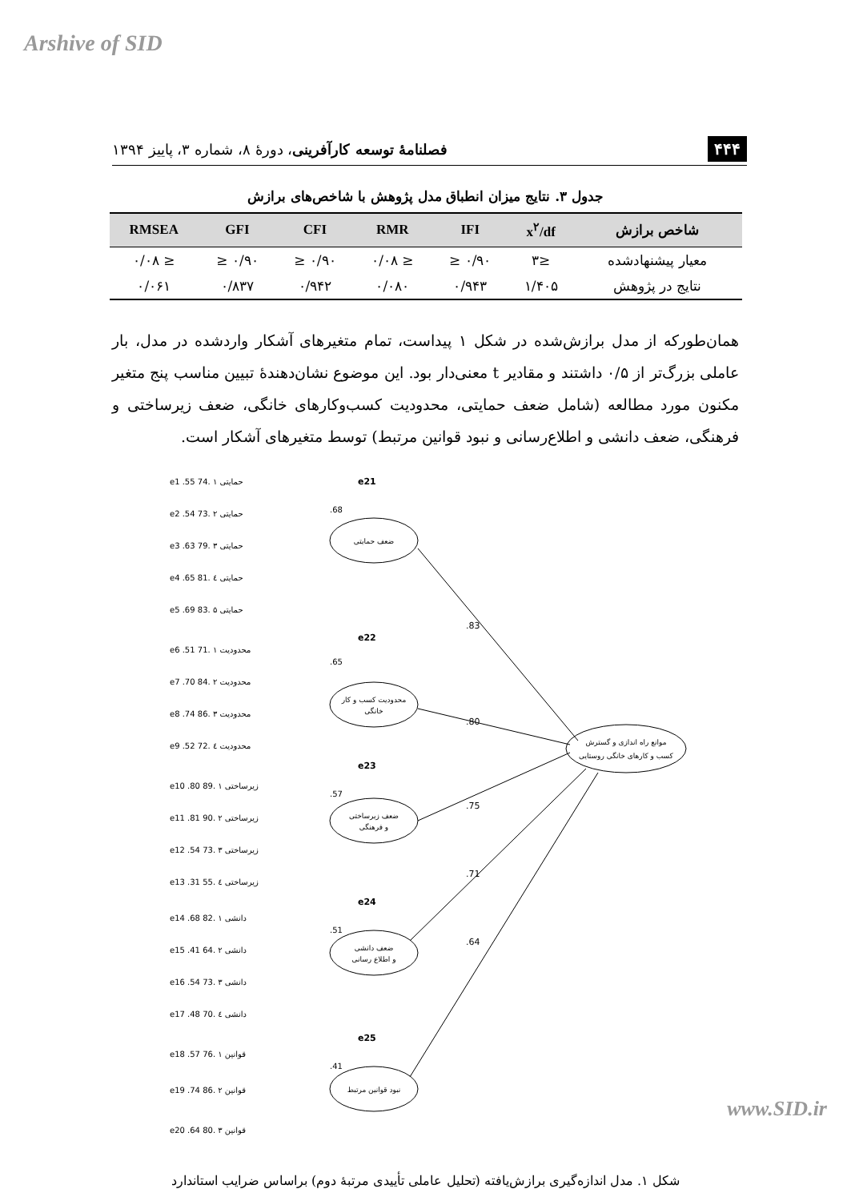Arshive of SID
۴۴۴ فصلنامهٔ توسعه کارآفرینی، دورهٔ ۸، شماره ۳، پاییز ۱۳۹۴
جدول ۳. نتایج میزان انطباق مدل پژوهش با شاخص‌های برازش
| شاخص برازش | x<sup>۲</sup>/df | IFI | RMR | CFI | GFI | RMSEA |
| --- | --- | --- | --- | --- | --- | --- |
| معیار پیشنهادشده | ≤۳ | ۰/۹۰ ≤ | ≤ ۰/۰۸ | ۰/۹۰ ≤ | ۰/۹۰ ≤ | ≤ ۰/۰۸ |
| نتایج در پژوهش | ۱/۴۰۵ | ۰/۹۴۳ | ۰/۰۸۰ | ۰/۹۴۲ | ۰/۸۳۷ | ۰/۰۶۱ |
همان‌طورکه از مدل برازش‌شده در شکل ۱ پیداست، تمام متغیرهای آشکار واردشده در مدل، بار عاملی بزرگ‌تر از ۰/۵ داشتند و مقادیر t معنی‌دار بود. این موضوع نشان‌دهندهٔ تبیین مناسب پنج متغیر مکنون مورد مطالعه (شامل ضعف حمایتی، محدودیت کسب‌وکارهای خانگی، ضعف زیرساختی و فرهنگی، ضعف دانشی و اطلاع‌رسانی و نبود قوانین مرتبط) توسط متغیرهای آشکار است.
.83
.80
.75
.71
.64
موانع راه اندازی و گسترش
کسب و کارهای خانگی روستایی
ضعف حمایتی
محدودیت کسب و کار
خانگی
ضعف زیرساختی
و فرهنگی
ضعف دانشی
و اطلاع رسانی
نبود قوانین مرتبط
e21
e22
e23
e24
e25
.68
.65
.57
.51
.41
e1 .55 حمایتی ۱ .74
e2 .54 حمایتی ۲ .73
e3 .63 حمایتی ۳ .79
e4 .65 حمایتی ٤ .81
e5 .69 حمایتی ۵ .83
e6 .51 محدودیت ۱ .71
e7 .70 محدودیت ۲ .84
e8 .74 محدودیت ۳ .86
e9 .52 محدودیت ٤ .72
e10 .80 زیرساختی ۱ .89
e11 .81 زیرساختی ۲ .90
e12 .54 زیرساختی ۳ .73
e13 .31 زیرساختی ٤ .55
e14 .68 دانشی ۱ .82
e15 .41 دانشی ۲ .64
e16 .54 دانشی ۳ .73
e17 .48 دانشی ٤ .70
e18 .57 قوانین ۱ .76
e19 .74 قوانین ۲ .86
e20 .64 قوانین ۳ .80
شکل ۱. مدل اندازه‌گیری برازش‌یافته (تحلیل عاملی تأییدی مرتبهٔ دوم) براساس ضرایب استاندارد
www.SID.ir